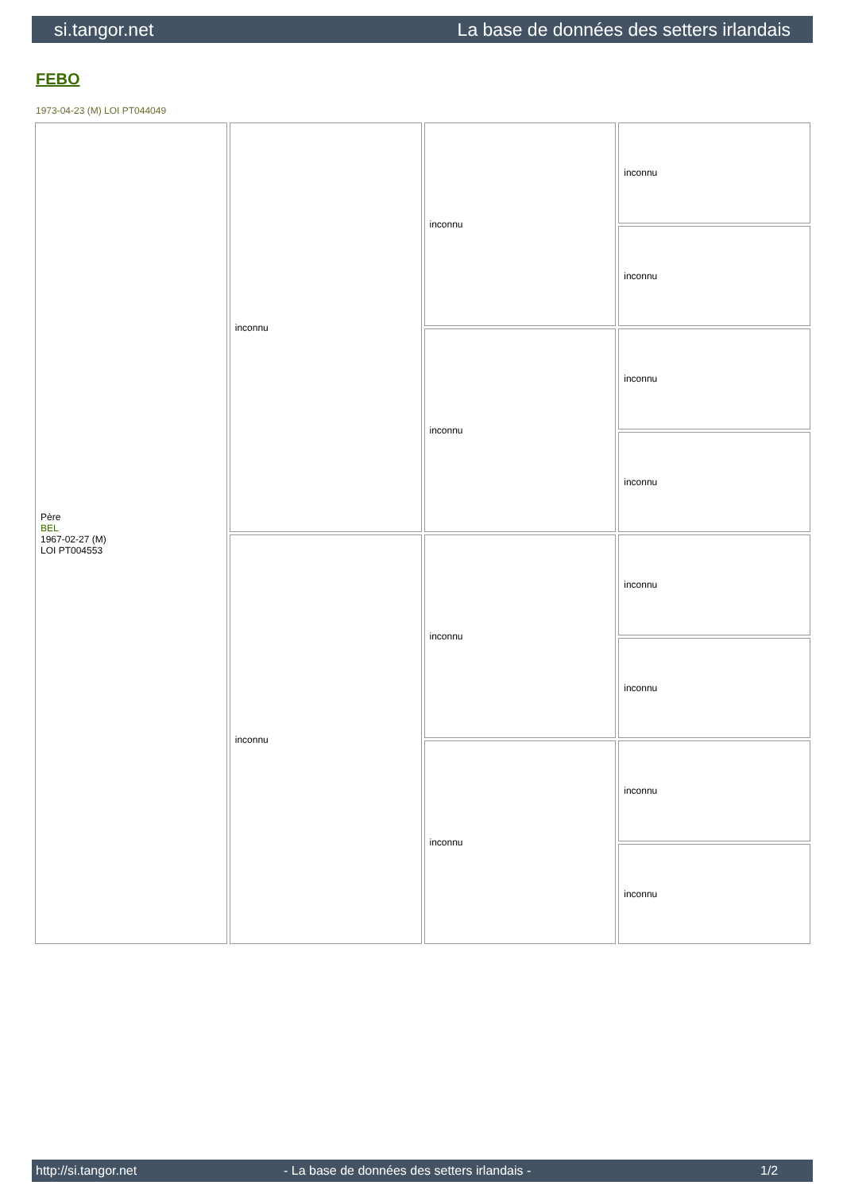si.tangor.net La base de données des setters irlandais
FEBO
1973-04-23 (M) LOI PT044049
| Père BEL 1967-02-27 (M) LOI PT004553 | inconnu | inconnu | inconnu |
| | | | inconnu |
| | | inconnu | inconnu |
| | | | inconnu |
| | inconnu | inconnu | inconnu |
| | | | inconnu |
| | | inconnu | inconnu |
| | | | inconnu |
http://si.tangor.net - La base de données des setters irlandais - 1/2